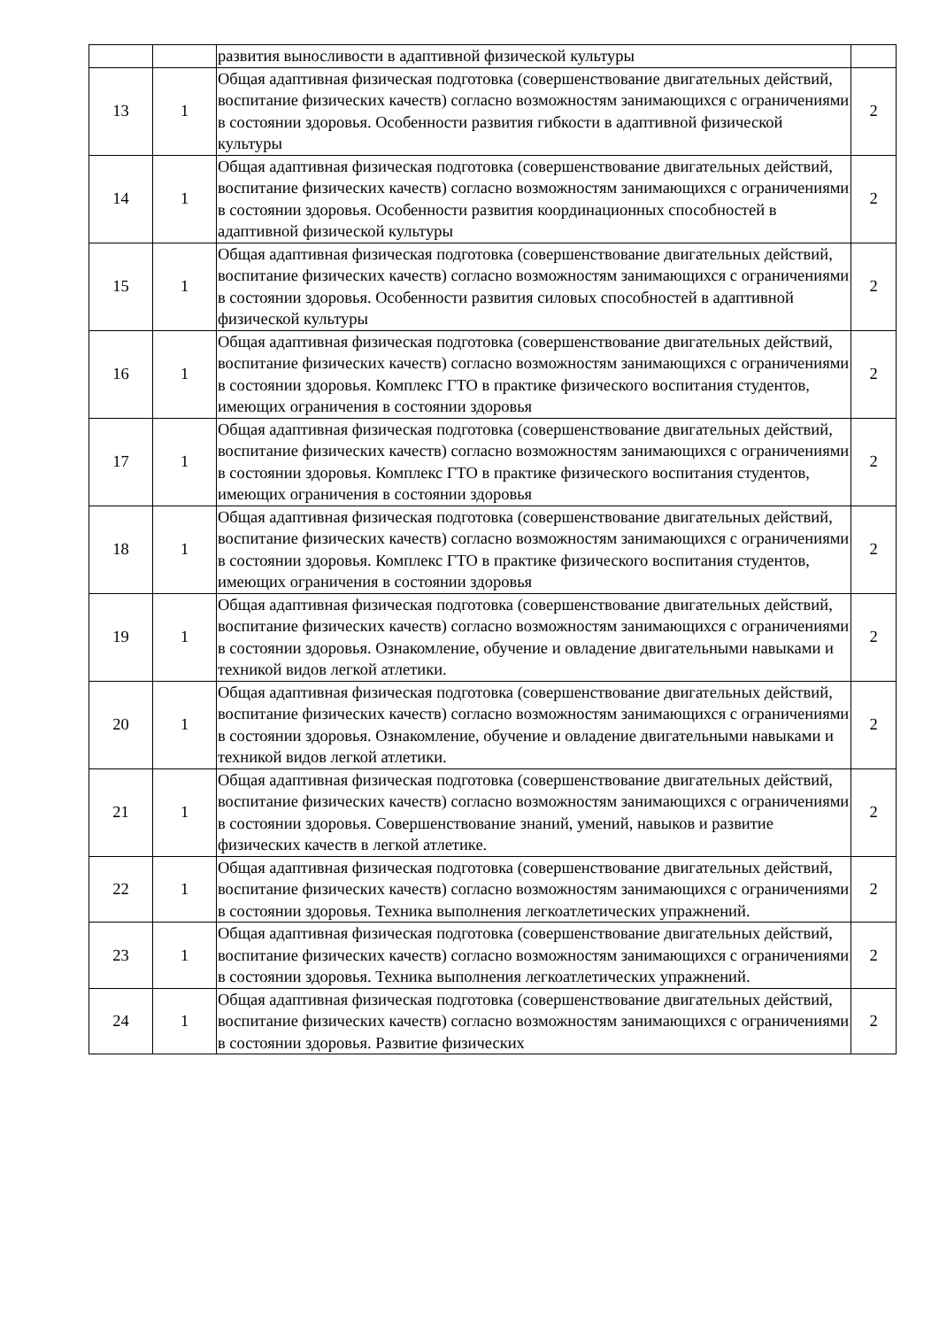| | | развития выносливости в адаптивной физической культуры | |
| 13 | 1 | Общая адаптивная физическая подготовка (совершенствование двигательных действий, воспитание физических качеств) согласно возможностям занимающихся с ограничениями в состоянии здоровья. Особенности развития гибкости в адаптивной физической культуры | 2 |
| 14 | 1 | Общая адаптивная физическая подготовка (совершенствование двигательных действий, воспитание физических качеств) согласно возможностям занимающихся с ограничениями в состоянии здоровья. Особенности развития координационных способностей в адаптивной физической культуры | 2 |
| 15 | 1 | Общая адаптивная физическая подготовка (совершенствование двигательных действий, воспитание физических качеств) согласно возможностям занимающихся с ограничениями в состоянии здоровья. Особенности развития силовых способностей в адаптивной физической культуры | 2 |
| 16 | 1 | Общая адаптивная физическая подготовка (совершенствование двигательных действий, воспитание физических качеств) согласно возможностям занимающихся с ограничениями в состоянии здоровья. Комплекс ГТО в практике физического воспитания студентов, имеющих ограничения в состоянии здоровья | 2 |
| 17 | 1 | Общая адаптивная физическая подготовка (совершенствование двигательных действий, воспитание физических качеств) согласно возможностям занимающихся с ограничениями в состоянии здоровья. Комплекс ГТО в практике физического воспитания студентов, имеющих ограничения в состоянии здоровья | 2 |
| 18 | 1 | Общая адаптивная физическая подготовка (совершенствование двигательных действий, воспитание физических качеств) согласно возможностям занимающихся с ограничениями в состоянии здоровья. Комплекс ГТО в практике физического воспитания студентов, имеющих ограничения в состоянии здоровья | 2 |
| 19 | 1 | Общая адаптивная физическая подготовка (совершенствование двигательных действий, воспитание физических качеств) согласно возможностям занимающихся с ограничениями в состоянии здоровья. Ознакомление, обучение и овладение двигательными навыками и техникой видов легкой атлетики. | 2 |
| 20 | 1 | Общая адаптивная физическая подготовка (совершенствование двигательных действий, воспитание физических качеств) согласно возможностям занимающихся с ограничениями в состоянии здоровья. Ознакомление, обучение и овладение двигательными навыками и техникой видов легкой атлетики. | 2 |
| 21 | 1 | Общая адаптивная физическая подготовка (совершенствование двигательных действий, воспитание физических качеств) согласно возможностям занимающихся с ограничениями в состоянии здоровья. Совершенствование знаний, умений, навыков и развитие физических качеств в легкой атлетике. | 2 |
| 22 | 1 | Общая адаптивная физическая подготовка (совершенствование двигательных действий, воспитание физических качеств) согласно возможностям занимающихся с ограничениями в состоянии здоровья. Техника выполнения легкоатлетических упражнений. | 2 |
| 23 | 1 | Общая адаптивная физическая подготовка (совершенствование двигательных действий, воспитание физических качеств) согласно возможностям занимающихся с ограничениями в состоянии здоровья. Техника выполнения легкоатлетических упражнений. | 2 |
| 24 | 1 | Общая адаптивная физическая подготовка (совершенствование двигательных действий, воспитание физических качеств) согласно возможностям занимающихся с ограничениями в состоянии здоровья. Развитие физических | 2 |